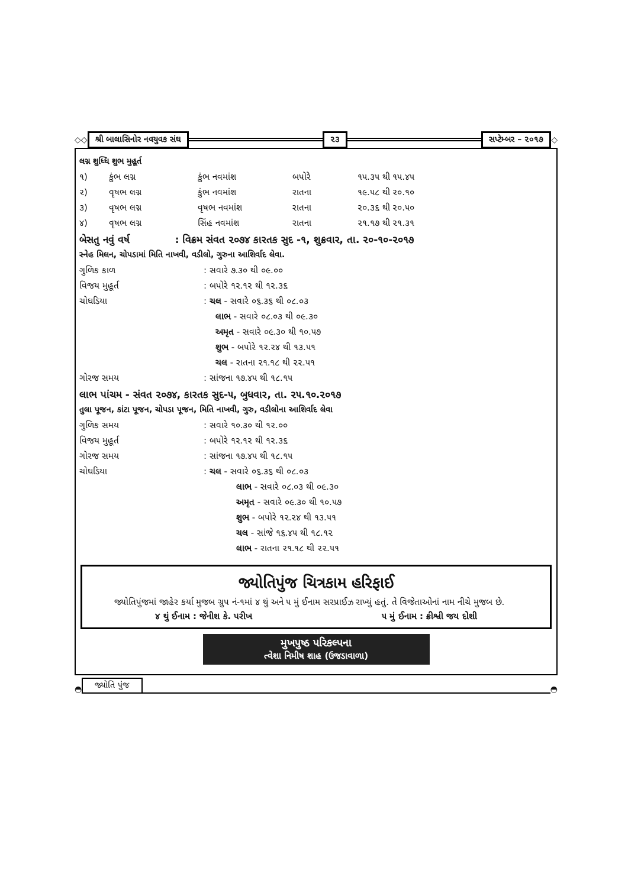◇◇ શ્રી બાલાસિનોર નવયુવક સંઘ ૨૩ સપ્ટેમ્બર – ૨૦૧૭ ◇
લગ્ન શુધ્ધિ શુભ મુહૂર્ત
| ૧) | કુંભ લગ્ન | કુંભ નવમાંશ | બપોરે | ૧૫.૩૫ થી ૧૫.૪૫ |
| ૨) | વૃષભ લગ્ન | કુંભ નવમાંશ | રાતના | ૧૯.૫૮ થી ૨૦.૧૦ |
| ૩) | વૃષભ લગ્ન | વૃષભ નવમાંશ | રાતના | ૨૦.૩૬ થી ૨૦.૫૦ |
| ૪) | વૃષભ લગ્ન | સિંહ નવમાંશ | રાતના | ૨૧.૧૭ થી ૨૧.૩૧ |
બેસતુ નવું વર્ષ : વિક્રમ સંવત ૨૦૭૪ કારતક સુદ -૧, શુક્રવાર, તા. ૨૦-૧૦-૨૦૧૭
સ્નેહ મિલન, ચોપડામાં મિતિ નાખવી, વડીલો, ગુરુના આશિર્વાદ લેવા.
| ગુળિક કાળ | : સવારે ૭.૩૦ થી ૦૯.૦૦ |
| વિજય મુહૂર્ત | : બપોરે ૧૨.૧૨ થી ૧૨.૩૬ |
| ચોઘડિયા | : ચલ - સવારે ૦૬.૩૬ થી ૦૮.૦૩ |
| | લાભ - સવારે ૦૮.૦૩ થી ૦૯.૩૦ |
| | અમૃત - સવારે ૦૯.૩૦ થી ૧૦.૫૭ |
| | શુભ - બપોરે ૧૨.૨૪ થી ૧૩.૫૧ |
| | ચલ - રાતના ૨૧.૧૮ થી ૨૨.૫૧ |
| ગોરજ સમય | : સાંજના ૧૭.૪૫ થી ૧૮.૧૫ |
લાભ પાંચમ - સંવત ૨૦૭૪, કારતક સુદ-૫, બુધવાર, તા. ૨૫.૧૦.૨૦૧૭
તુલા પૂજન, કાંટા પૂજન, ચોપડા પૂજન, મિતિ નાખવી, ગુરુ, વડીલોના આશિર્વાદ લેવા
| ગુળિક સમય | : સવારે ૧૦.૩૦ થી ૧૨.૦૦ |
| વિજય મુહૂર્ત | : બપોરે ૧૨.૧૨ થી ૧૨.૩૬ |
| ગોરજ સમય | : સાંજના ૧૭.૪૫ થી ૧૮.૧૫ |
| ચોઘડિયા | : ચલ - સવારે ૦૬.૩૬ થી ૦૮.૦૩ |
| | લાભ - સવારે ૦૮.૦૩ થી ૦૯.૩૦ |
| | અમૃત - સવારે ૦૯.૩૦ થી ૧૦.૫૭ |
| | શુભ - બપોરે ૧૨.૨૪ થી ૧૩.૫૧ |
| | ચલ - સાંજે ૧૬.૪૫ થી ૧૮.૧૨ |
| | લાભ - રાતના ૨૧.૧૮ થી ૨૨.૫૧ |
જ્યોતિપુંજ ચિત્રકામ હરિફાઈ
જ્યોતિપુંજમાં જાહેર કર્યા મુજબ ગ્રુપ નં-૧માં ૪ થું અને ૫ મું ઈનામ સરપ્રાઈઝ રાખ્યું હતું. તે વિજેતાઓનાં નામ નીચે મુજબ છે.
૪ થું ઈનામ : જેનીશ કે. પરીખ ૫ મું ઈનામ : ક્રીશ્વી જય દોશી
મુખપુષ્ઠ પરિકલ્પના
ત્વેશા નિમીષ શાહ (ઉજડાવાળા)
◓ જ્યોતિ પુંજ ◓